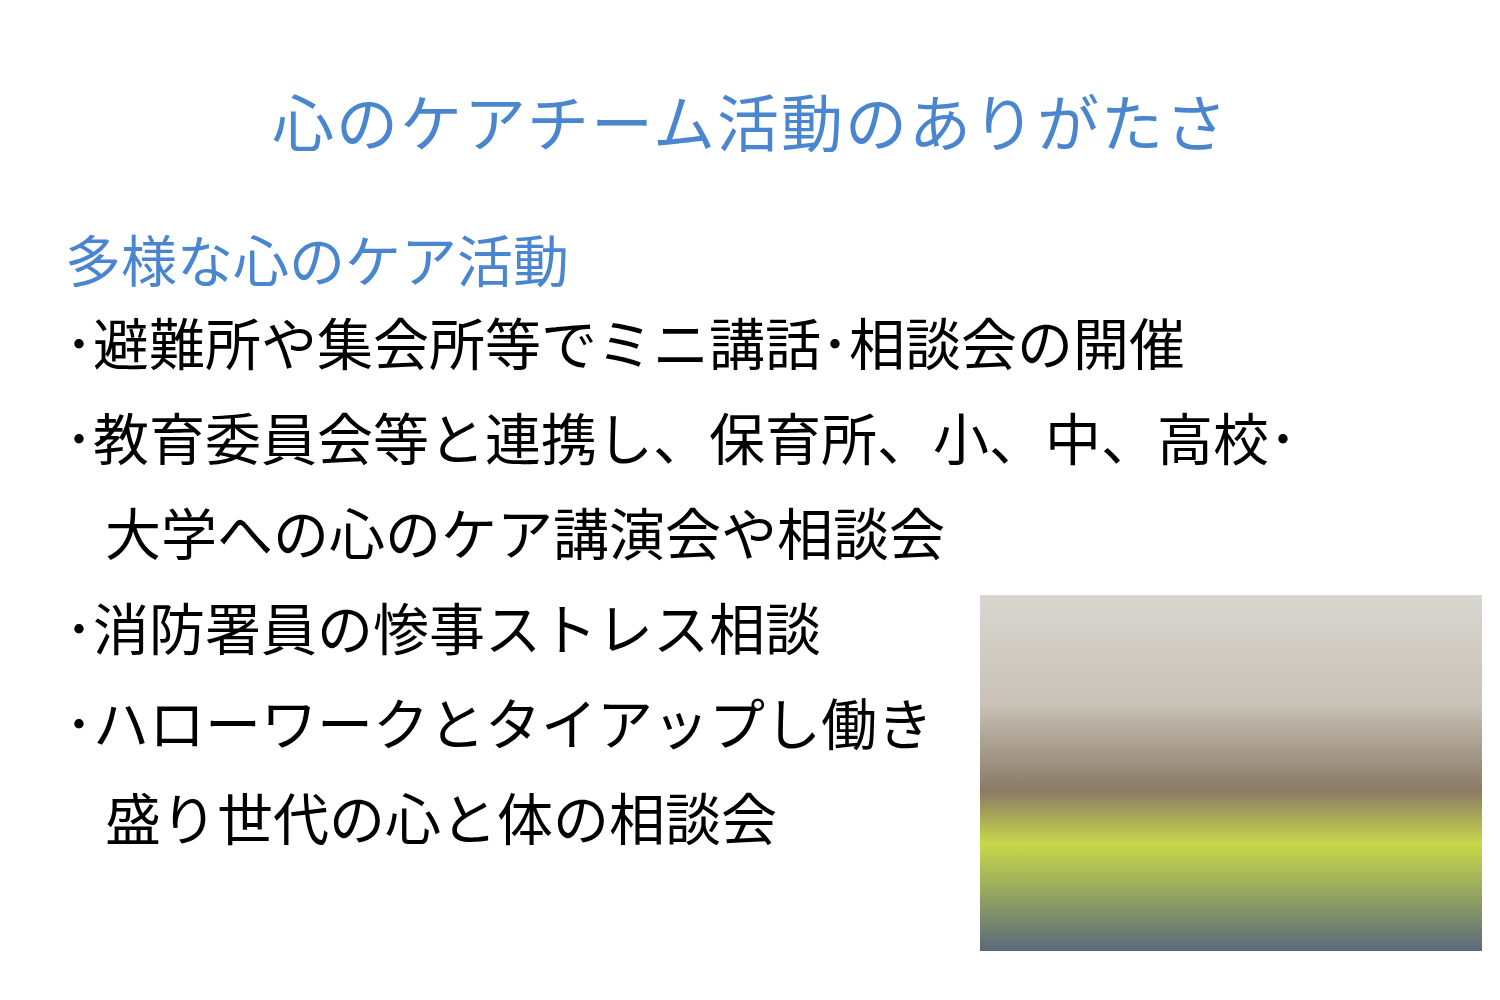心のケアチーム活動のありがたさ
多様な心のケア活動
･避難所や集会所等でミニ講話･相談会の開催
･教育委員会等と連携し、保育所、小、中、高校･
大学への心のケア講演会や相談会
･消防署員の惨事ストレス相談
･ハローワークとタイアップし働き
盛り世代の心と体の相談会